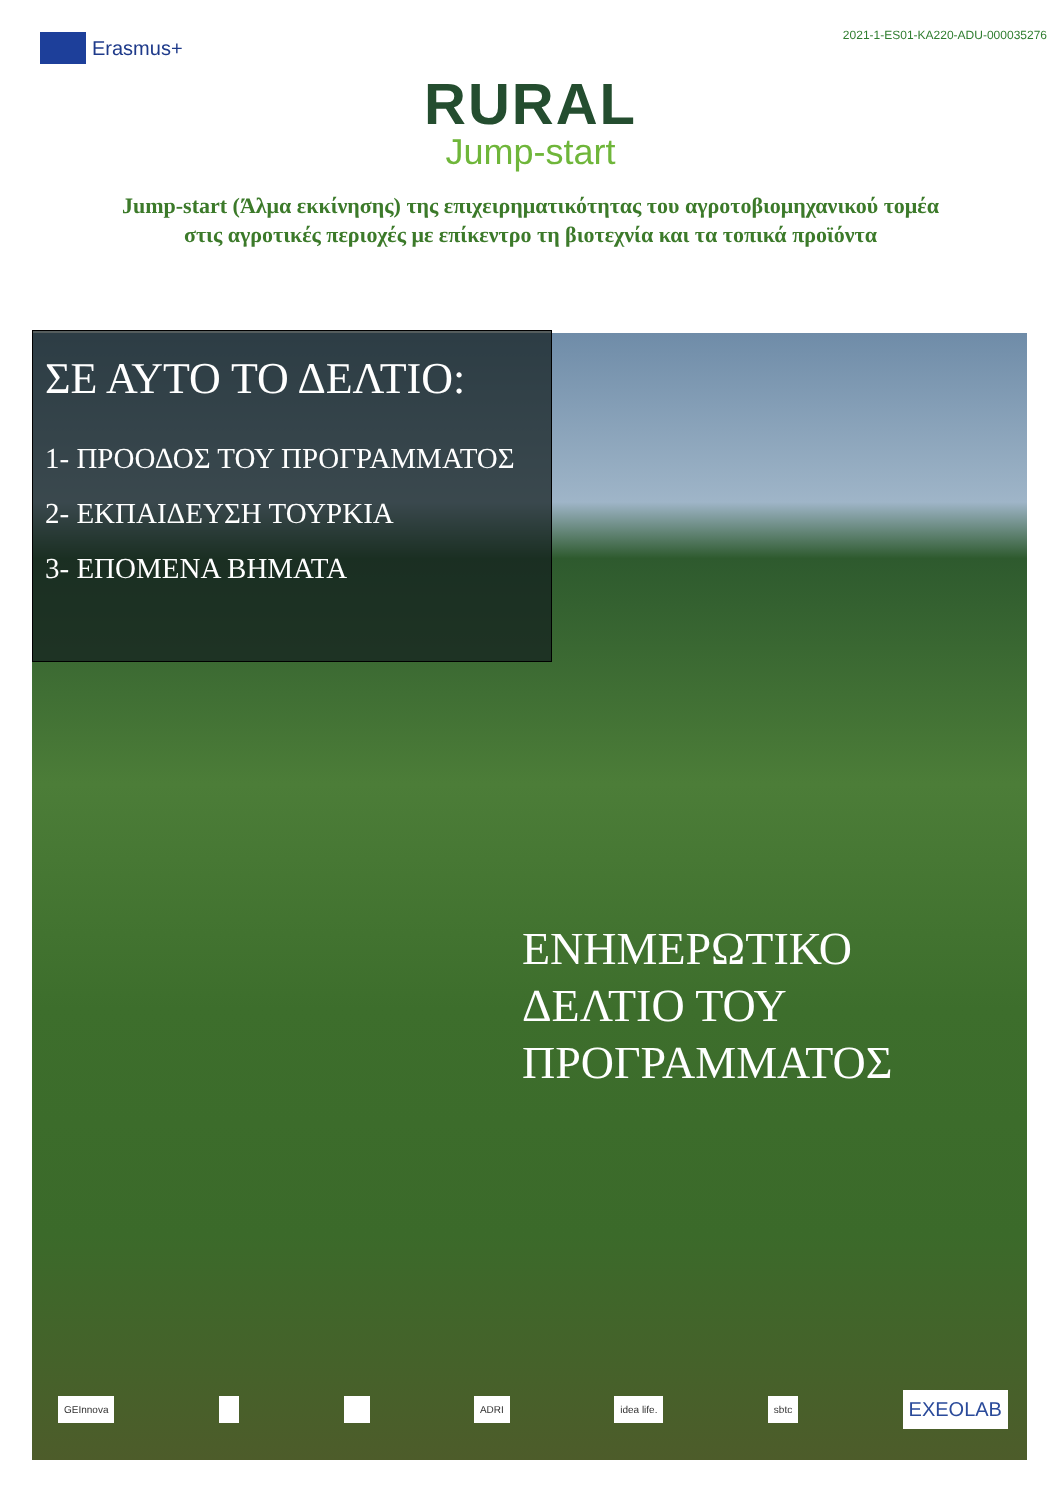Erasmus+
2021-1-ES01-KA220-ADU-000035276
RURAL
Jump-start
Jump-start (Άλμα εκκίνησης) της επιχειρηματικότητας του αγροτοβιομηχανικού τομέα στις αγροτικές περιοχές με επίκεντρο τη βιοτεχνία και τα τοπικά προϊόντα
ΣΕ ΑΥΤΟ ΤΟ ΔΕΛΤΙΟ:
1- ΠΡΟΟΔΟΣ ΤΟΥ ΠΡΟΓΡΑΜΜΑΤΟΣ
2- ΕΚΠΑΙΔΕΥΣΗ ΤΟΥΡΚΙΑ
3- ΕΠΟΜΕΝΑ ΒΗΜΑΤΑ
ΕΝΗΜΕΡΩΤΙΚΟ
ΔΕΛΤΙΟ ΤΟΥ
ΠΡΟΓΡΑΜΜΑΤΟΣ
GEInnova ADRI idea life. sbtc EXEOLAB